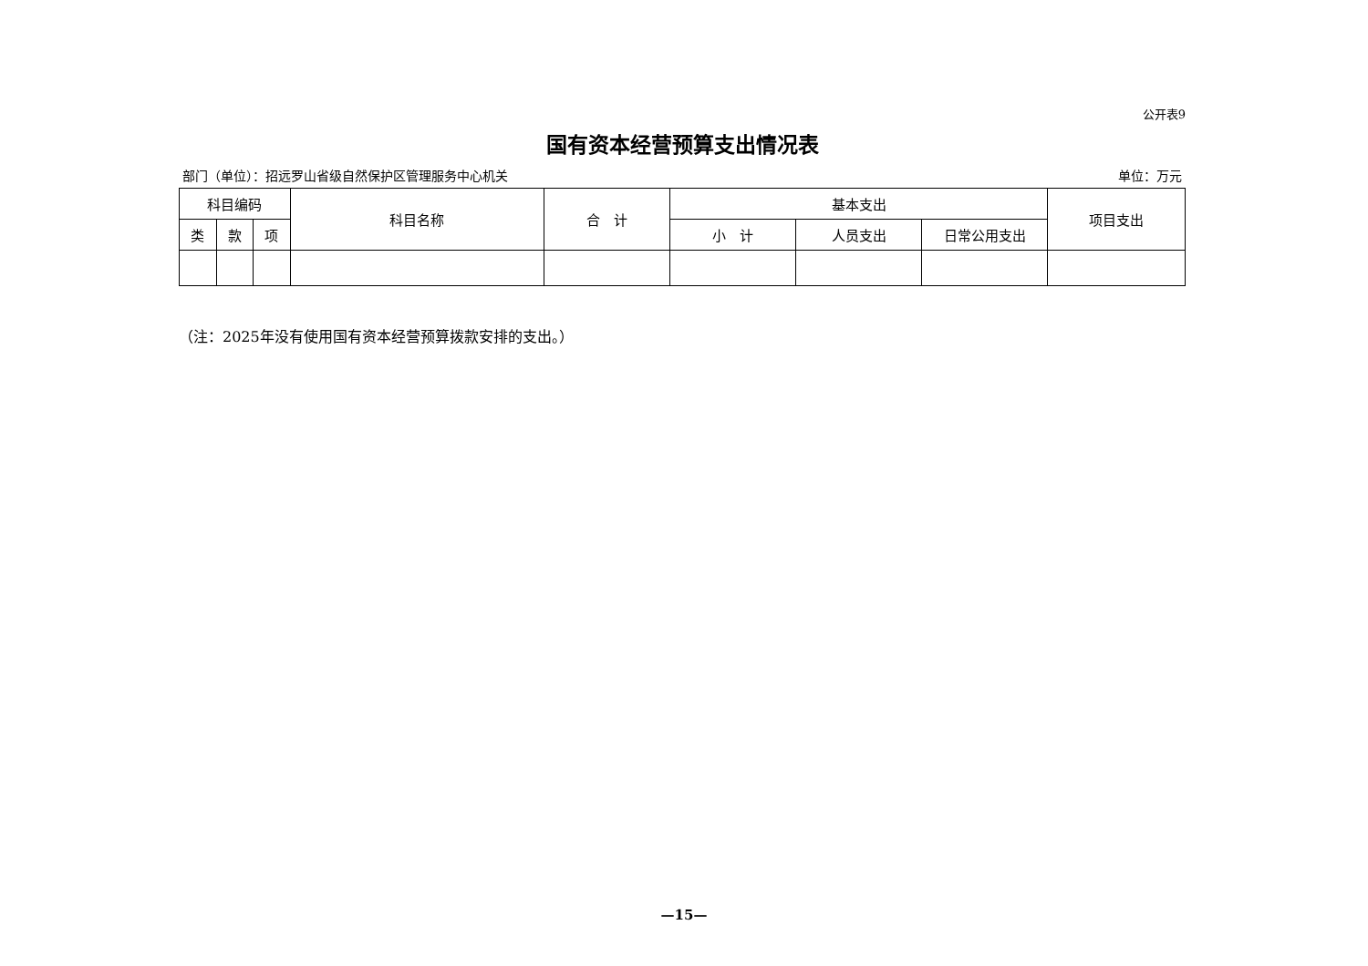公开表9
国有资本经营预算支出情况表
部门（单位）：招远罗山省级自然保护区管理服务中心机关 单位：万元
| 科目编码 | | | 科目名称 | 合 计 | 基本支出 | | | 项目支出 |
| --- | --- | --- | --- | --- | --- | --- | --- | --- |
| 类 | 款 | 项 | | | 小 计 | 人员支出 | 日常公用支出 | |
（注：2025年没有使用国有资本经营预算拨款安排的支出。）
—15—